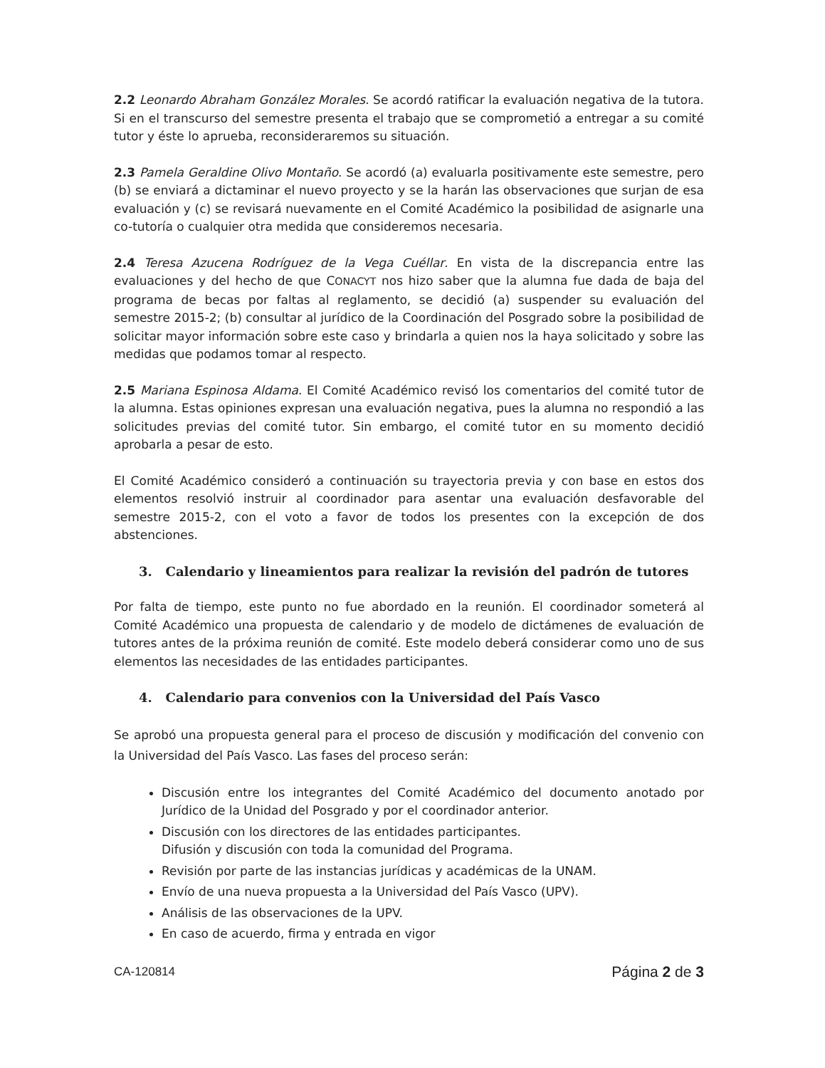2.2 Leonardo Abraham González Morales. Se acordó ratificar la evaluación negativa de la tutora. Si en el transcurso del semestre presenta el trabajo que se comprometió a entregar a su comité tutor y éste lo aprueba, reconsideraremos su situación.
2.3 Pamela Geraldine Olivo Montaño. Se acordó (a) evaluarla positivamente este semestre, pero (b) se enviará a dictaminar el nuevo proyecto y se la harán las observaciones que surjan de esa evaluación y (c) se revisará nuevamente en el Comité Académico la posibilidad de asignarle una co-tutoría o cualquier otra medida que consideremos necesaria.
2.4 Teresa Azucena Rodríguez de la Vega Cuéllar. En vista de la discrepancia entre las evaluaciones y del hecho de que CONACYT nos hizo saber que la alumna fue dada de baja del programa de becas por faltas al reglamento, se decidió (a) suspender su evaluación del semestre 2015-2; (b) consultar al jurídico de la Coordinación del Posgrado sobre la posibilidad de solicitar mayor información sobre este caso y brindarla a quien nos la haya solicitado y sobre las medidas que podamos tomar al respecto.
2.5 Mariana Espinosa Aldama. El Comité Académico revisó los comentarios del comité tutor de la alumna. Estas opiniones expresan una evaluación negativa, pues la alumna no respondió a las solicitudes previas del comité tutor. Sin embargo, el comité tutor en su momento decidió aprobarla a pesar de esto.
El Comité Académico consideró a continuación su trayectoria previa y con base en estos dos elementos resolvió instruir al coordinador para asentar una evaluación desfavorable del semestre 2015-2, con el voto a favor de todos los presentes con la excepción de dos abstenciones.
3. Calendario y lineamientos para realizar la revisión del padrón de tutores
Por falta de tiempo, este punto no fue abordado en la reunión. El coordinador someterá al Comité Académico una propuesta de calendario y de modelo de dictámenes de evaluación de tutores antes de la próxima reunión de comité. Este modelo deberá considerar como uno de sus elementos las necesidades de las entidades participantes.
4. Calendario para convenios con la Universidad del País Vasco
Se aprobó una propuesta general para el proceso de discusión y modificación del convenio con la Universidad del País Vasco. Las fases del proceso serán:
Discusión entre los integrantes del Comité Académico del documento anotado por Jurídico de la Unidad del Posgrado y por el coordinador anterior.
Discusión con los directores de las entidades participantes.
Difusión y discusión con toda la comunidad del Programa.
Revisión por parte de las instancias jurídicas y académicas de la UNAM.
Envío de una nueva propuesta a la Universidad del País Vasco (UPV).
Análisis de las observaciones de la UPV.
En caso de acuerdo, firma y entrada en vigor
CA-120814 Página 2 de 3